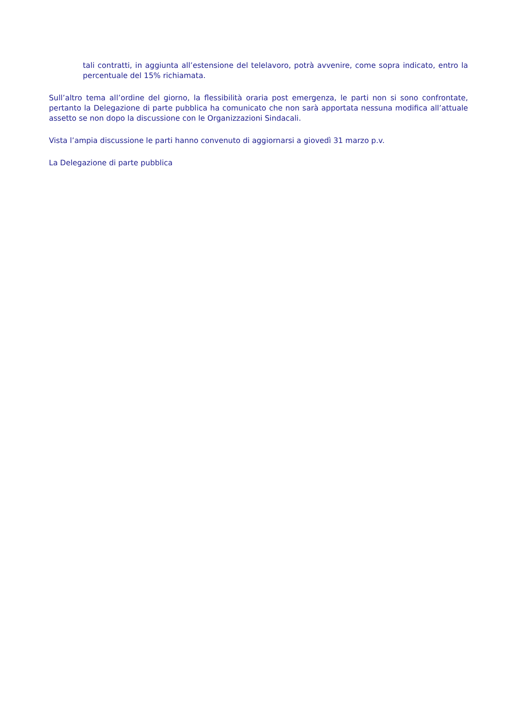tali contratti, in aggiunta all’estensione del telelavoro, potrà avvenire, come sopra indicato, entro la percentuale del 15% richiamata.
Sull’altro tema all’ordine del giorno, la flessibilità oraria post emergenza, le parti non si sono confrontate, pertanto la Delegazione di parte pubblica ha comunicato che non sarà apportata nessuna modifica all’attuale assetto se non dopo la discussione con le Organizzazioni Sindacali.
Vista l’ampia discussione le parti hanno convenuto di aggiornarsi a giovedì 31 marzo p.v.
La Delegazione di parte pubblica